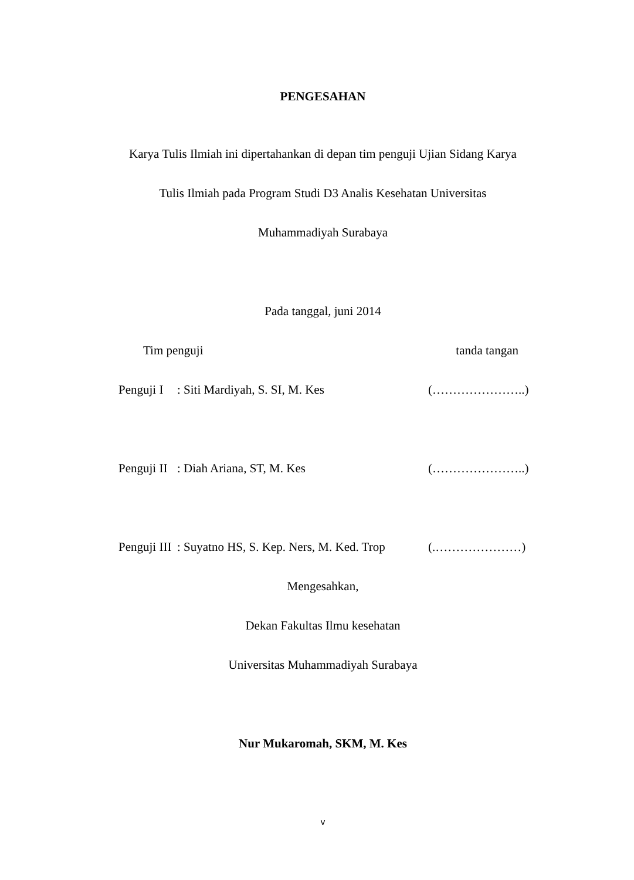PENGESAHAN
Karya Tulis Ilmiah ini dipertahankan di depan tim penguji Ujian Sidang Karya
Tulis Ilmiah pada Program Studi D3 Analis Kesehatan Universitas
Muhammadiyah Surabaya
Pada tanggal, juni 2014
Tim penguji tanda tangan
Penguji I: Siti Mardiyah, S. SI, M. Kes (…………………..)
Penguji II: Diah Ariana, ST, M. Kes (…………………..)
Penguji III: Suyatno HS, S. Kep. Ners, M. Ked. Trop (.…………………)
Mengesahkan,
Dekan Fakultas Ilmu kesehatan
Universitas Muhammadiyah Surabaya
Nur Mukaromah, SKM, M. Kes
v